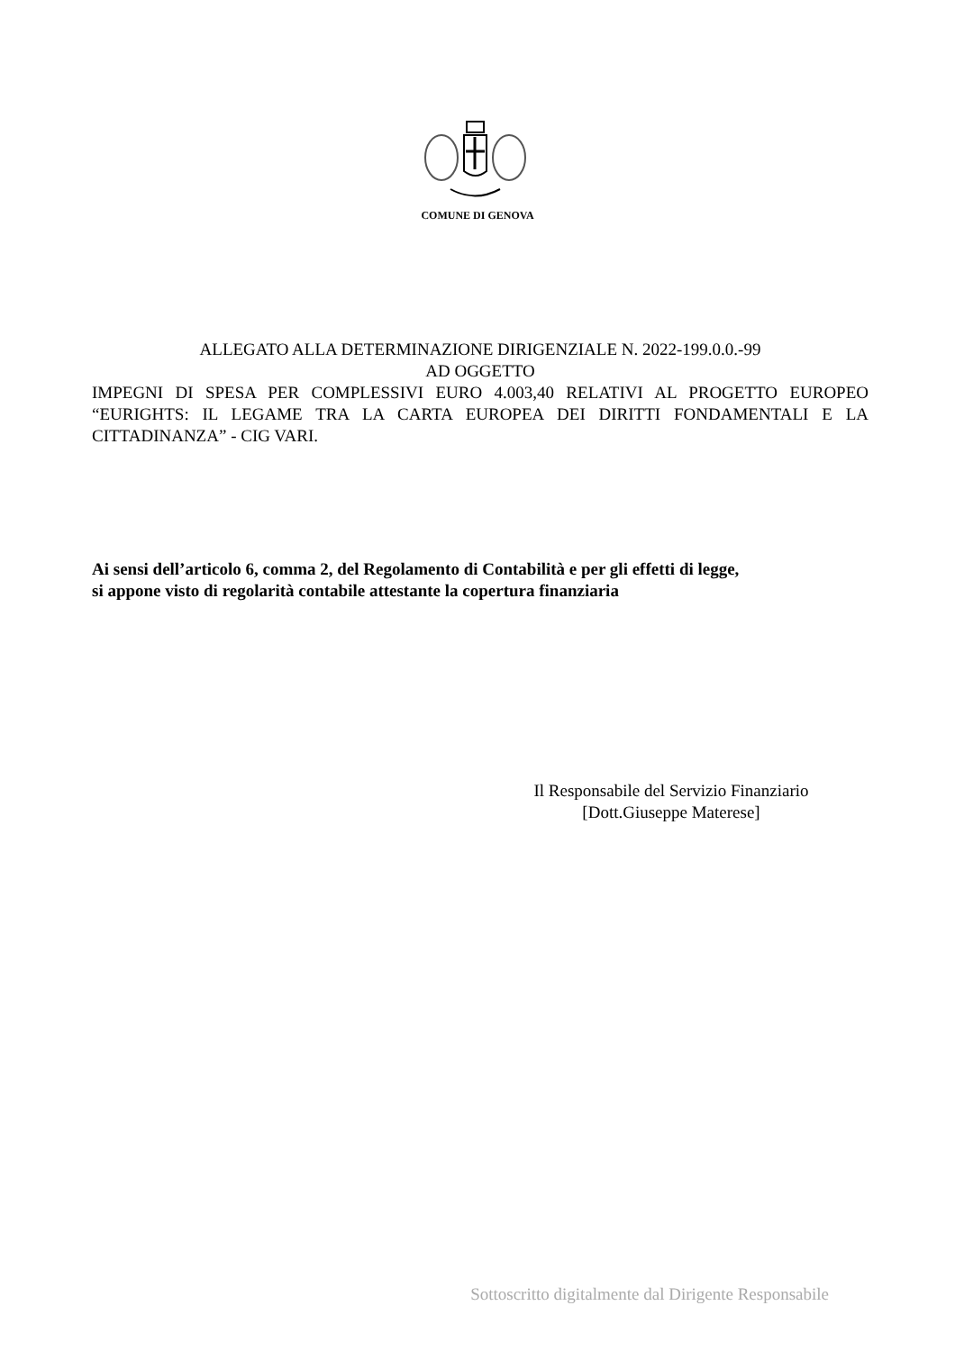COMUNE DI GENOVA
ALLEGATO ALLA DETERMINAZIONE DIRIGENZIALE N. 2022-199.0.0.-99
AD OGGETTO
IMPEGNI DI SPESA PER COMPLESSIVI EURO 4.003,40 RELATIVI AL PROGETTO EUROPEO “EURIGHTS: IL LEGAME TRA LA CARTA EUROPEA DEI DIRITTI FONDAMENTALI E LA CITTADINANZA” - CIG VARI.
Ai sensi dell’articolo 6, comma 2, del Regolamento di Contabilità e per gli effetti di legge,
si appone visto di regolarità contabile attestante la copertura finanziaria
Il Responsabile del Servizio Finanziario
[Dott.Giuseppe Materese]
Sottoscritto digitalmente dal Dirigente Responsabile